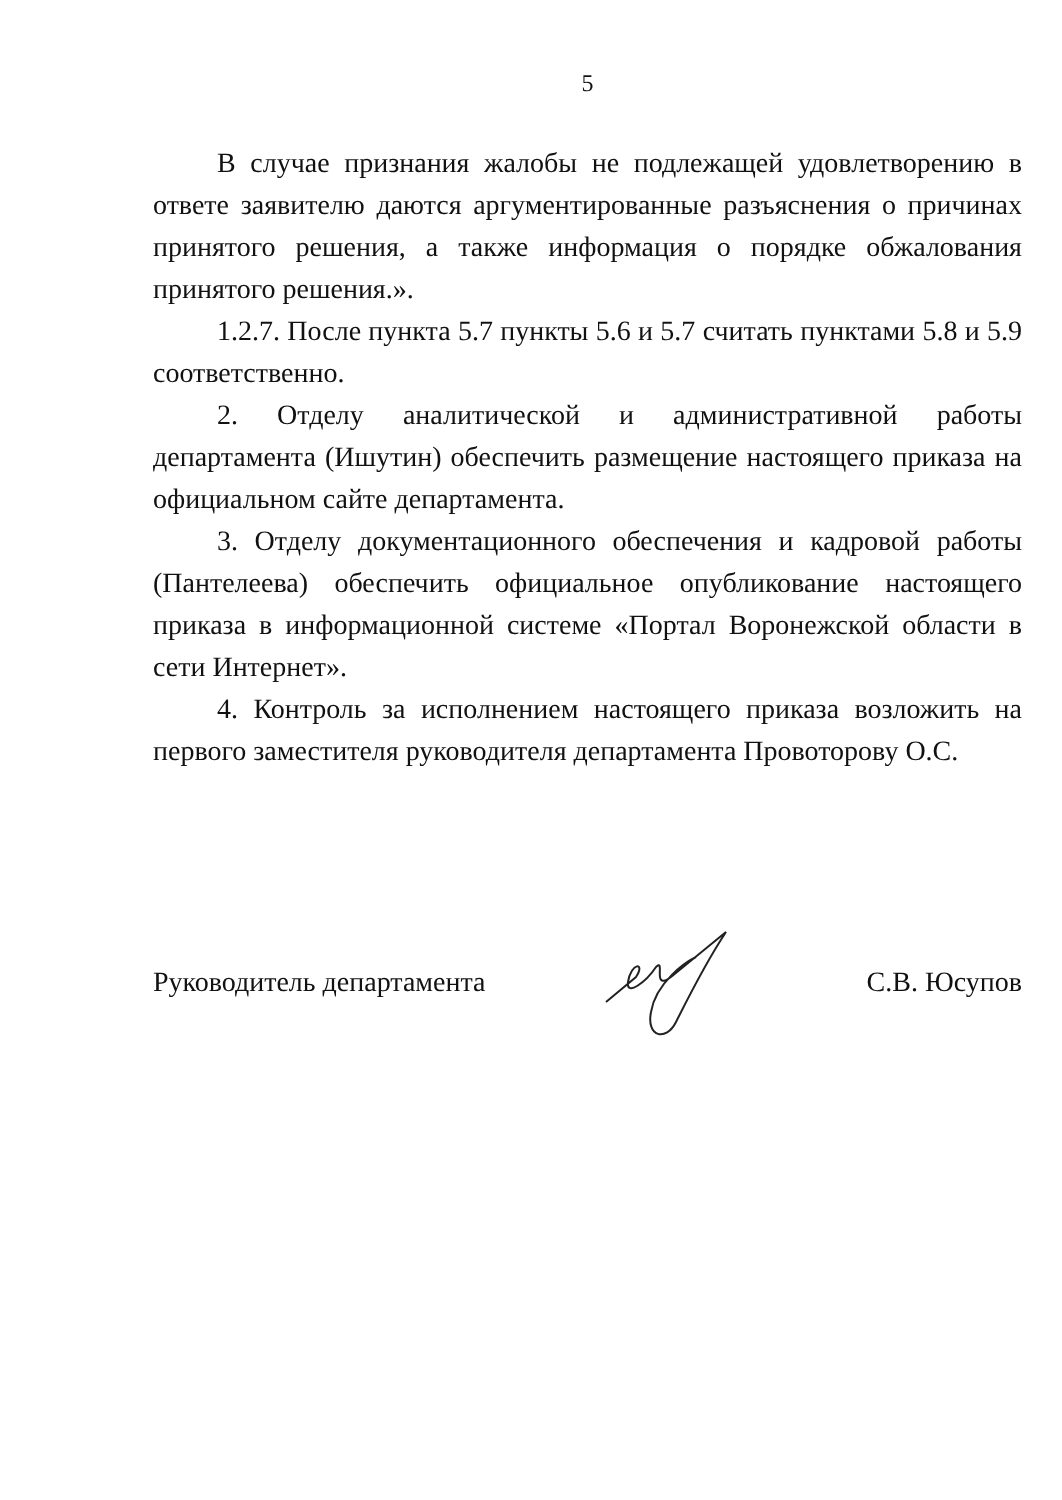5
В случае признания жалобы не подлежащей удовлетворению в ответе заявителю даются аргументированные разъяснения о причинах принятого решения, а также информация о порядке обжалования принятого решения.».
1.2.7. После пункта 5.7 пункты 5.6 и 5.7 считать пунктами 5.8 и 5.9 соответственно.
2. Отделу аналитической и административной работы департамента (Ишутин) обеспечить размещение настоящего приказа на официальном сайте департамента.
3. Отделу документационного обеспечения и кадровой работы (Пантелеева) обеспечить официальное опубликование настоящего приказа в информационной системе «Портал Воронежской области в сети Интернет».
4. Контроль за исполнением настоящего приказа возложить на первого заместителя руководителя департамента Провоторову О.С.
Руководитель департамента С.В. Юсупов